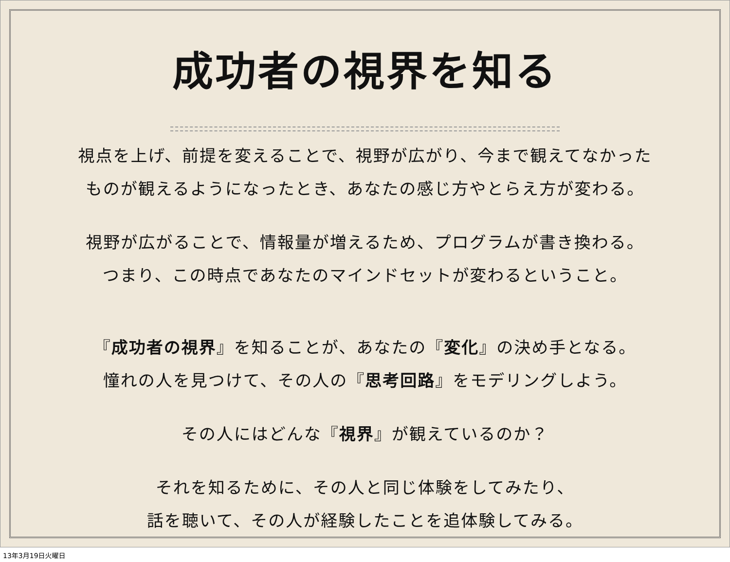成功者の視界を知る
視点を上げ、前提を変えることで、視野が広がり、今まで観えてなかった
ものが観えるようになったとき、あなたの感じ方やとらえ方が変わる。
視野が広がることで、情報量が増えるため、プログラムが書き換わる。
つまり、この時点であなたのマインドセットが変わるということ。
『成功者の視界』を知ることが、あなたの『変化』の決め手となる。
憧れの人を見つけて、その人の『思考回路』をモデリングしよう。
その人にはどんな『視界』が観えているのか？
それを知るために、その人と同じ体験をしてみたり、
話を聴いて、その人が経験したことを追体験してみる。
13年3月19日火曜日